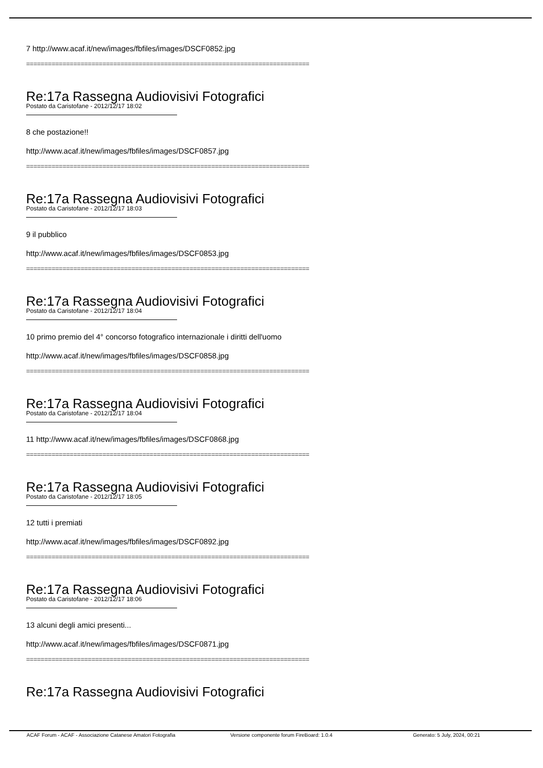7 http://www.acaf.it/new/images/fbfiles/images/DSCF0852.jpg
==============================================================================
Re:17a Rassegna Audiovisivi Fotografici
Postato da Caristofane - 2012/12/17 18:02
8 che postazione!!
http://www.acaf.it/new/images/fbfiles/images/DSCF0857.jpg
==============================================================================
Re:17a Rassegna Audiovisivi Fotografici
Postato da Caristofane - 2012/12/17 18:03
9 il pubblico
http://www.acaf.it/new/images/fbfiles/images/DSCF0853.jpg
==============================================================================
Re:17a Rassegna Audiovisivi Fotografici
Postato da Caristofane - 2012/12/17 18:04
10 primo premio del 4° concorso fotografico internazionale i diritti dell'uomo
http://www.acaf.it/new/images/fbfiles/images/DSCF0858.jpg
==============================================================================
Re:17a Rassegna Audiovisivi Fotografici
Postato da Caristofane - 2012/12/17 18:04
11 http://www.acaf.it/new/images/fbfiles/images/DSCF0868.jpg
==============================================================================
Re:17a Rassegna Audiovisivi Fotografici
Postato da Caristofane - 2012/12/17 18:05
12 tutti i premiati
http://www.acaf.it/new/images/fbfiles/images/DSCF0892.jpg
==============================================================================
Re:17a Rassegna Audiovisivi Fotografici
Postato da Caristofane - 2012/12/17 18:06
13 alcuni degli amici presenti...
http://www.acaf.it/new/images/fbfiles/images/DSCF0871.jpg
==============================================================================
Re:17a Rassegna Audiovisivi Fotografici
ACAF Forum - ACAF - Associazione Catanese Amatori Fotografia Versione componente forum FireBoard: 1.0.4 Generato: 5 July, 2024, 00:21